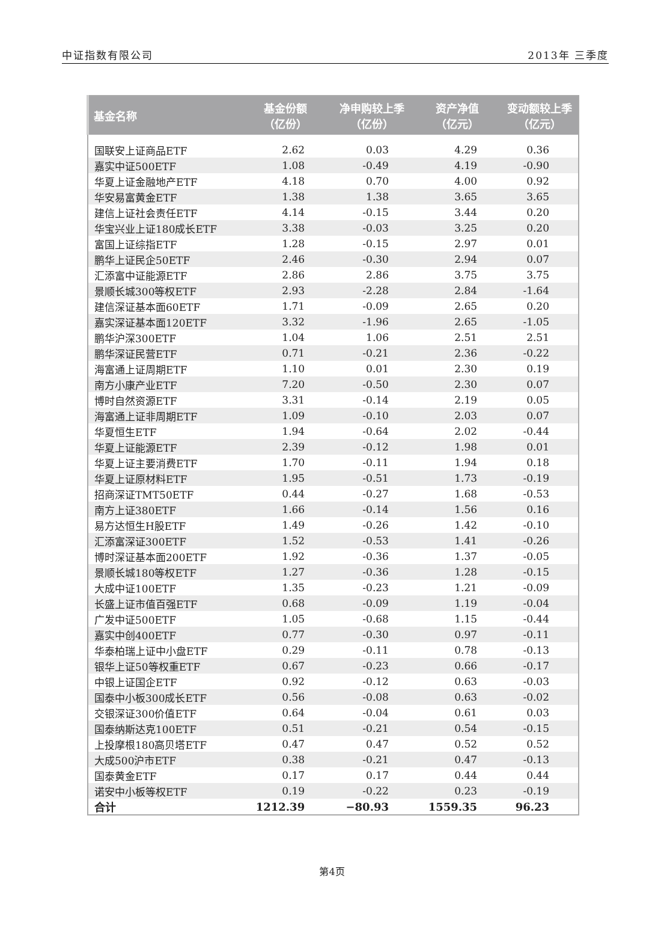中证指数有限公司 2013年 三季度
| 基金名称 | 基金份额 （亿份） | 净申购较上季 （亿份） | 资产净值 （亿元） | 变动额较上季 （亿元） |
| --- | --- | --- | --- | --- |
| 国联安上证商品ETF | 2.62 | 0.03 | 4.29 | 0.36 |
| 嘉实中证500ETF | 1.08 | -0.49 | 4.19 | -0.90 |
| 华夏上证金融地产ETF | 4.18 | 0.70 | 4.00 | 0.92 |
| 华安易富黄金ETF | 1.38 | 1.38 | 3.65 | 3.65 |
| 建信上证社会责任ETF | 4.14 | -0.15 | 3.44 | 0.20 |
| 华宝兴业上证180成长ETF | 3.38 | -0.03 | 3.25 | 0.20 |
| 富国上证综指ETF | 1.28 | -0.15 | 2.97 | 0.01 |
| 鹏华上证民企50ETF | 2.46 | -0.30 | 2.94 | 0.07 |
| 汇添富中证能源ETF | 2.86 | 2.86 | 3.75 | 3.75 |
| 景顺长城300等权ETF | 2.93 | -2.28 | 2.84 | -1.64 |
| 建信深证基本面60ETF | 1.71 | -0.09 | 2.65 | 0.20 |
| 嘉实深证基本面120ETF | 3.32 | -1.96 | 2.65 | -1.05 |
| 鹏华沪深300ETF | 1.04 | 1.06 | 2.51 | 2.51 |
| 鹏华深证民营ETF | 0.71 | -0.21 | 2.36 | -0.22 |
| 海富通上证周期ETF | 1.10 | 0.01 | 2.30 | 0.19 |
| 南方小康产业ETF | 7.20 | -0.50 | 2.30 | 0.07 |
| 博时自然资源ETF | 3.31 | -0.14 | 2.19 | 0.05 |
| 海富通上证非周期ETF | 1.09 | -0.10 | 2.03 | 0.07 |
| 华夏恒生ETF | 1.94 | -0.64 | 2.02 | -0.44 |
| 华夏上证能源ETF | 2.39 | -0.12 | 1.98 | 0.01 |
| 华夏上证主要消费ETF | 1.70 | -0.11 | 1.94 | 0.18 |
| 华夏上证原材料ETF | 1.95 | -0.51 | 1.73 | -0.19 |
| 招商深证TMT50ETF | 0.44 | -0.27 | 1.68 | -0.53 |
| 南方上证380ETF | 1.66 | -0.14 | 1.56 | 0.16 |
| 易方达恒生H股ETF | 1.49 | -0.26 | 1.42 | -0.10 |
| 汇添富深证300ETF | 1.52 | -0.53 | 1.41 | -0.26 |
| 博时深证基本面200ETF | 1.92 | -0.36 | 1.37 | -0.05 |
| 景顺长城180等权ETF | 1.27 | -0.36 | 1.28 | -0.15 |
| 大成中证100ETF | 1.35 | -0.23 | 1.21 | -0.09 |
| 长盛上证市值百强ETF | 0.68 | -0.09 | 1.19 | -0.04 |
| 广发中证500ETF | 1.05 | -0.68 | 1.15 | -0.44 |
| 嘉实中创400ETF | 0.77 | -0.30 | 0.97 | -0.11 |
| 华泰柏瑞上证中小盘ETF | 0.29 | -0.11 | 0.78 | -0.13 |
| 银华上证50等权重ETF | 0.67 | -0.23 | 0.66 | -0.17 |
| 中银上证国企ETF | 0.92 | -0.12 | 0.63 | -0.03 |
| 国泰中小板300成长ETF | 0.56 | -0.08 | 0.63 | -0.02 |
| 交银深证300价值ETF | 0.64 | -0.04 | 0.61 | 0.03 |
| 国泰纳斯达克100ETF | 0.51 | -0.21 | 0.54 | -0.15 |
| 上投摩根180高贝塔ETF | 0.47 | 0.47 | 0.52 | 0.52 |
| 大成500沪市ETF | 0.38 | -0.21 | 0.47 | -0.13 |
| 国泰黄金ETF | 0.17 | 0.17 | 0.44 | 0.44 |
| 诺安中小板等权ETF | 0.19 | -0.22 | 0.23 | -0.19 |
| 合计 | 1212.39 | −80.93 | 1559.35 | 96.23 |
第4页